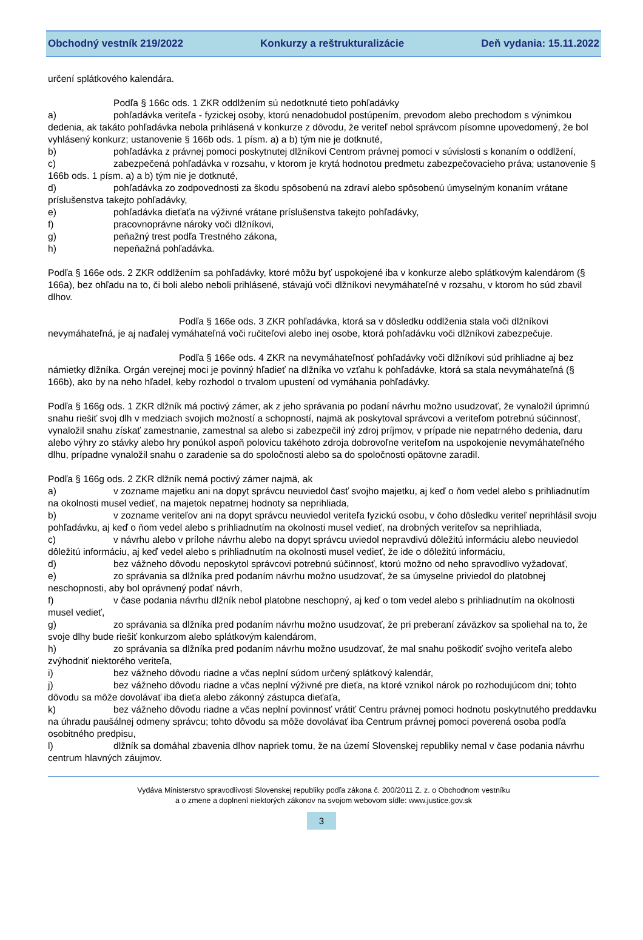Obchodný vestník 219/2022 Konkurzy a reštrukturalizácie Deň vydania: 15.11.2022
určení splátkového kalendára.
Podľa § 166c ods. 1 ZKR oddlžením sú nedotknuté tieto pohľadávky
a) pohľadávka veriteľa - fyzickej osoby, ktorú nenadobudol postúpením, prevodom alebo prechodom s výnimkou dedenia, ak takáto pohľadávka nebola prihlásená v konkurze z dôvodu, že veriteľ nebol správcom písomne upovedomený, že bol vyhlásený konkurz; ustanovenie § 166b ods. 1 písm. a) a b) tým nie je dotknuté,
b) pohľadávka z právnej pomoci poskytnutej dlžníkovi Centrom právnej pomoci v súvislosti s konaním o oddlžení,
c) zabezpečená pohľadávka v rozsahu, v ktorom je krytá hodnotou predmetu zabezpečovacieho práva; ustanovenie § 166b ods. 1 písm. a) a b) tým nie je dotknuté,
d) pohľadávka zo zodpovednosti za škodu spôsobenú na zdraví alebo spôsobenú úmyselným konaním vrátane príslušenstva takejto pohľadávky,
e) pohľadávka dieťaťa na výživné vrátane príslušenstva takejto pohľadávky,
f) pracovnoprávne nároky voči dlžníkovi,
g) peňažný trest podľa Trestného zákona,
h) nepeňažná pohľadávka.
Podľa § 166e ods. 2 ZKR oddlžením sa pohľadávky, ktoré môžu byť uspokojené iba v konkurze alebo splátkovým kalendárom (§ 166a), bez ohľadu na to, či boli alebo neboli prihlásené, stávajú voči dlžníkovi nevymáhateľné v rozsahu, v ktorom ho súd zbavil dlhov.
Podľa § 166e ods. 3 ZKR pohľadávka, ktorá sa v dôsledku oddlženia stala voči dlžníkovi nevymáhateľná, je aj naďalej vymáhateľná voči ručiteľovi alebo inej osobe, ktorá pohľadávku voči dlžníkovi zabezpečuje.
Podľa § 166e ods. 4 ZKR na nevymáhateľnosť pohľadávky voči dlžníkovi súd prihliadne aj bez námietky dlžníka. Orgán verejnej moci je povinný hľadieť na dlžníka vo vzťahu k pohľadávke, ktorá sa stala nevymáhateľná (§ 166b), ako by na neho hľadel, keby rozhodol o trvalom upustení od vymáhania pohľadávky.
Podľa § 166g ods. 1 ZKR dlžník má poctivý zámer, ak z jeho správania po podaní návrhu možno usudzovať, že vynaložil úprimnú snahu riešiť svoj dlh v medziach svojich možností a schopností, najmä ak poskytoval správcovi a veriteľom potrebnú súčinnosť, vynaložil snahu získať zamestnanie, zamestnal sa alebo si zabezpečil iný zdroj príjmov, v prípade nie nepatrného dedenia, daru alebo výhry zo stávky alebo hry ponúkol aspoň polovicu takéhoto zdroja dobrovoľne veriteľom na uspokojenie nevymáhateľného dlhu, prípadne vynaložil snahu o zaradenie sa do spoločnosti alebo sa do spoločnosti opätovne zaradil.
Podľa § 166g ods. 2 ZKR dlžník nemá poctivý zámer najmä, ak
a) v zozname majetku ani na dopyt správcu neuviedol časť svojho majetku, aj keď o ňom vedel alebo s prihliadnutím na okolnosti musel vedieť, na majetok nepatrnej hodnoty sa neprihliada,
b) v zozname veriteľov ani na dopyt správcu neuviedol veriteľa fyzickú osobu, v čoho dôsledku veriteľ neprihlásil svoju pohľadávku, aj keď o ňom vedel alebo s prihliadnutím na okolnosti musel vedieť, na drobných veriteľov sa neprihliada,
c) v návrhu alebo v prílohe návrhu alebo na dopyt správcu uviedol nepravdivú dôležitú informáciu alebo neuviedol dôležitú informáciu, aj keď vedel alebo s prihliadnutím na okolnosti musel vedieť, že ide o dôležitú informáciu,
d) bez vážneho dôvodu neposkytol správcovi potrebnú súčinnosť, ktorú možno od neho spravodlivo vyžadovať,
e) zo správania sa dlžníka pred podaním návrhu možno usudzovať, že sa úmyselne priviedol do platobnej neschopnosti, aby bol oprávnený podať návrh,
f) v čase podania návrhu dlžník nebol platobne neschopný, aj keď o tom vedel alebo s prihliadnutím na okolnosti musel vedieť,
g) zo správania sa dlžníka pred podaním návrhu možno usudzovať, že pri preberaní záväzkov sa spoliehal na to, že svoje dlhy bude riešiť konkurzom alebo splátkovým kalendárom,
h) zo správania sa dlžníka pred podaním návrhu možno usudzovať, že mal snahu poškodiť svojho veriteľa alebo zvýhodniť niektorého veriteľa,
i) bez vážneho dôvodu riadne a včas neplní súdom určený splátkový kalendár,
j) bez vážneho dôvodu riadne a včas neplní výživné pre dieťa, na ktoré vznikol nárok po rozhodujúcom dni; tohto dôvodu sa môže dovolávať iba dieťa alebo zákonný zástupca dieťaťa,
k) bez vážneho dôvodu riadne a včas neplní povinnosť vrátiť Centru právnej pomoci hodnotu poskytnutého preddavku na úhradu paušálnej odmeny správcu; tohto dôvodu sa môže dovolávať iba Centrum právnej pomoci poverená osoba podľa osobitného predpisu,
l) dlžník sa domáhal zbavenia dlhov napriek tomu, že na území Slovenskej republiky nemal v čase podania návrhu centrum hlavných záujmov.
Vydáva Ministerstvo spravodlivosti Slovenskej republiky podľa zákona č. 200/2011 Z. z. o Obchodnom vestníku
a o zmene a doplnení niektorých zákonov na svojom webovom sídle: www.justice.gov.sk
3